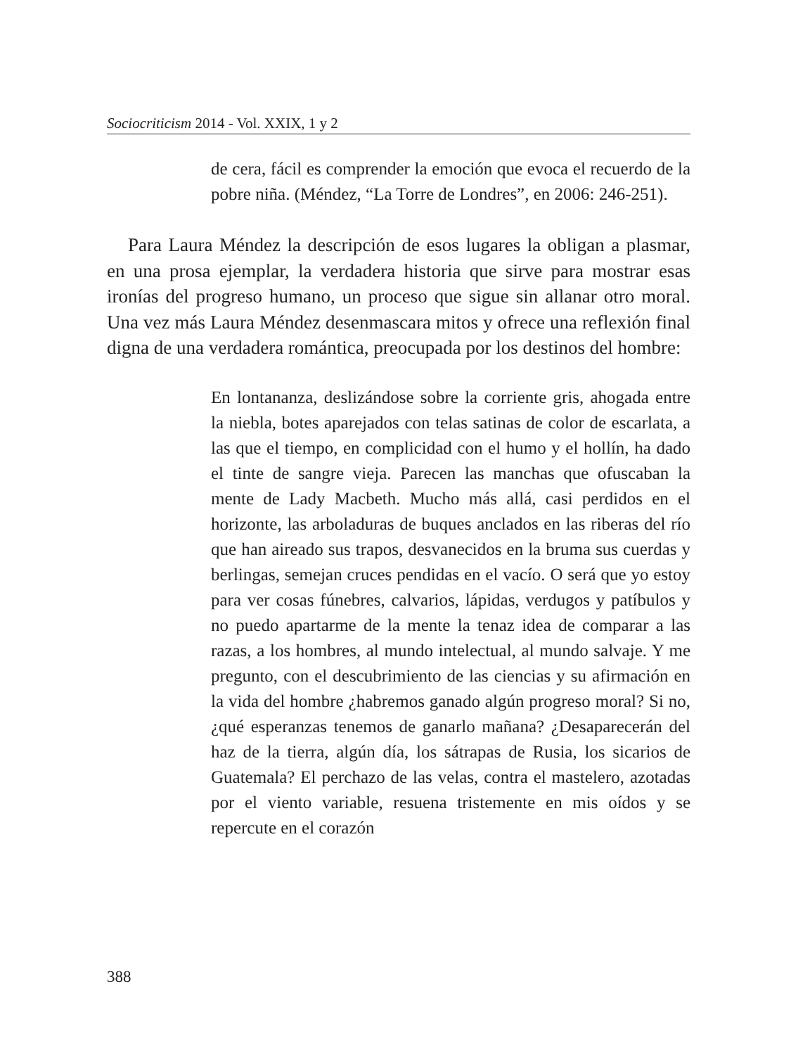Sociocriticism 2014 - Vol. XXIX, 1 y 2
de cera, fácil es comprender la emoción que evoca el recuerdo de la pobre niña. (Méndez, “La Torre de Londres”, en 2006: 246-251).
Para Laura Méndez la descripción de esos lugares la obligan a plasmar, en una prosa ejemplar, la verdadera historia que sirve para mostrar esas ironías del progreso humano, un proceso que sigue sin allanar otro moral. Una vez más Laura Méndez desenmascara mitos y ofrece una reflexión final digna de una verdadera romántica, preocupada por los destinos del hombre:
En lontananza, deslizándose sobre la corriente gris, ahogada entre la niebla, botes aparejados con telas satinas de color de escarlata, a las que el tiempo, en complicidad con el humo y el hollín, ha dado el tinte de sangre vieja. Parecen las manchas que ofuscaban la mente de Lady Macbeth. Mucho más allá, casi perdidos en el horizonte, las arboladuras de buques anclados en las riberas del río que han aireado sus trapos, desvanecidos en la bruma sus cuerdas y berlingas, semejan cruces pendidas en el vacío. O será que yo estoy para ver cosas fúnebres, calvarios, lápidas, verdugos y patíbulos y no puedo apartarme de la mente la tenaz idea de comparar a las razas, a los hombres, al mundo intelectual, al mundo salvaje. Y me pregunto, con el descubrimiento de las ciencias y su afirmación en la vida del hombre ¿habremos ganado algún progreso moral? Si no, ¿qué esperanzas tenemos de ganarlo mañana? ¿Desaparecerán del haz de la tierra, algún día, los sátrapas de Rusia, los sicarios de Guatemala? El perchazo de las velas, contra el mastelero, azotadas por el viento variable, resuena tristemente en mis oídos y se repercute en el corazón
388